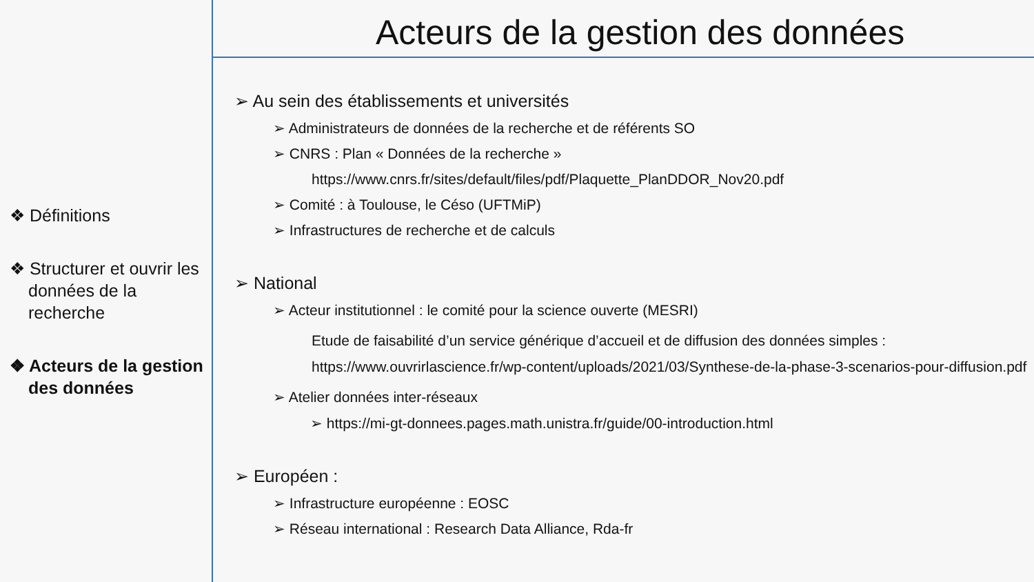❖ Définitions
❖ Structurer et ouvrir les données de la recherche
❖ Acteurs de la gestion des données
Acteurs de la gestion des données
➢ Au sein des établissements et universités
➢ Administrateurs de données de la recherche et de référents SO
➢ CNRS : Plan « Données de la recherche »
https://www.cnrs.fr/sites/default/files/pdf/Plaquette_PlanDDOR_Nov20.pdf
➢ Comité : à Toulouse, le Céso (UFTMiP)
➢ Infrastructures de recherche et de calculs
➢ National
➢ Acteur institutionnel : le comité pour la science ouverte (MESRI)
Etude de faisabilité d’un service générique d’accueil et de diffusion des données simples : https://www.ouvrirlascience.fr/wp-content/uploads/2021/03/Synthese-de-la-phase-3-scenarios-pour-diffusion.pdf
➢ Atelier données inter-réseaux
➢ https://mi-gt-donnees.pages.math.unistra.fr/guide/00-introduction.html
➢ Européen :
➢ Infrastructure européenne : EOSC
➢ Réseau international : Research Data Alliance, Rda-fr